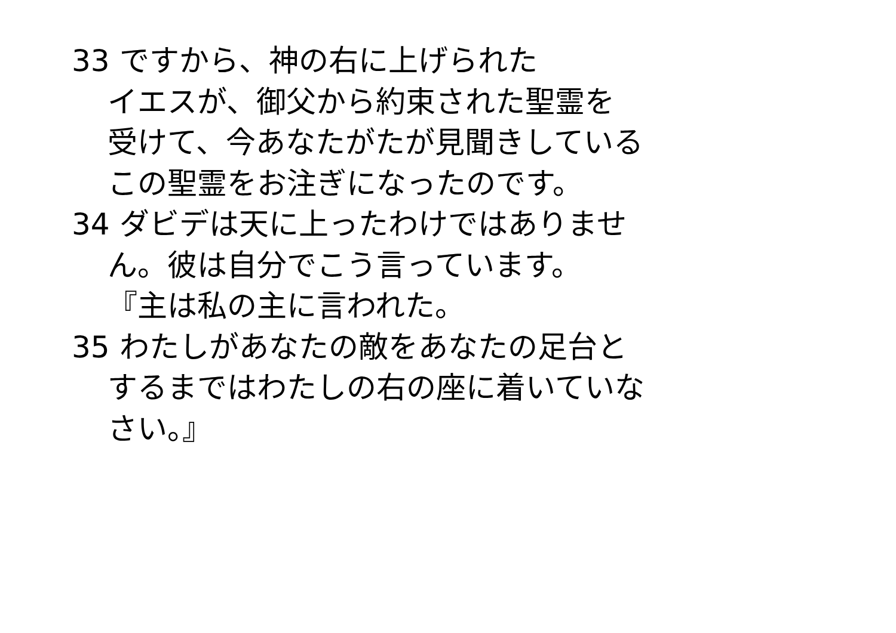33 ですから、神の右に上げられた
イエスが、御父から約束された聖霊を
受けて、今あなたがたが見聞きしている
この聖霊をお注ぎになったのです。
34 ダビデは天に上ったわけではありませ
ん。彼は自分でこう言っています。
『主は私の主に言われた。
35 わたしがあなたの敵をあなたの足台と
するまではわたしの右の座に着いていな
さい。』